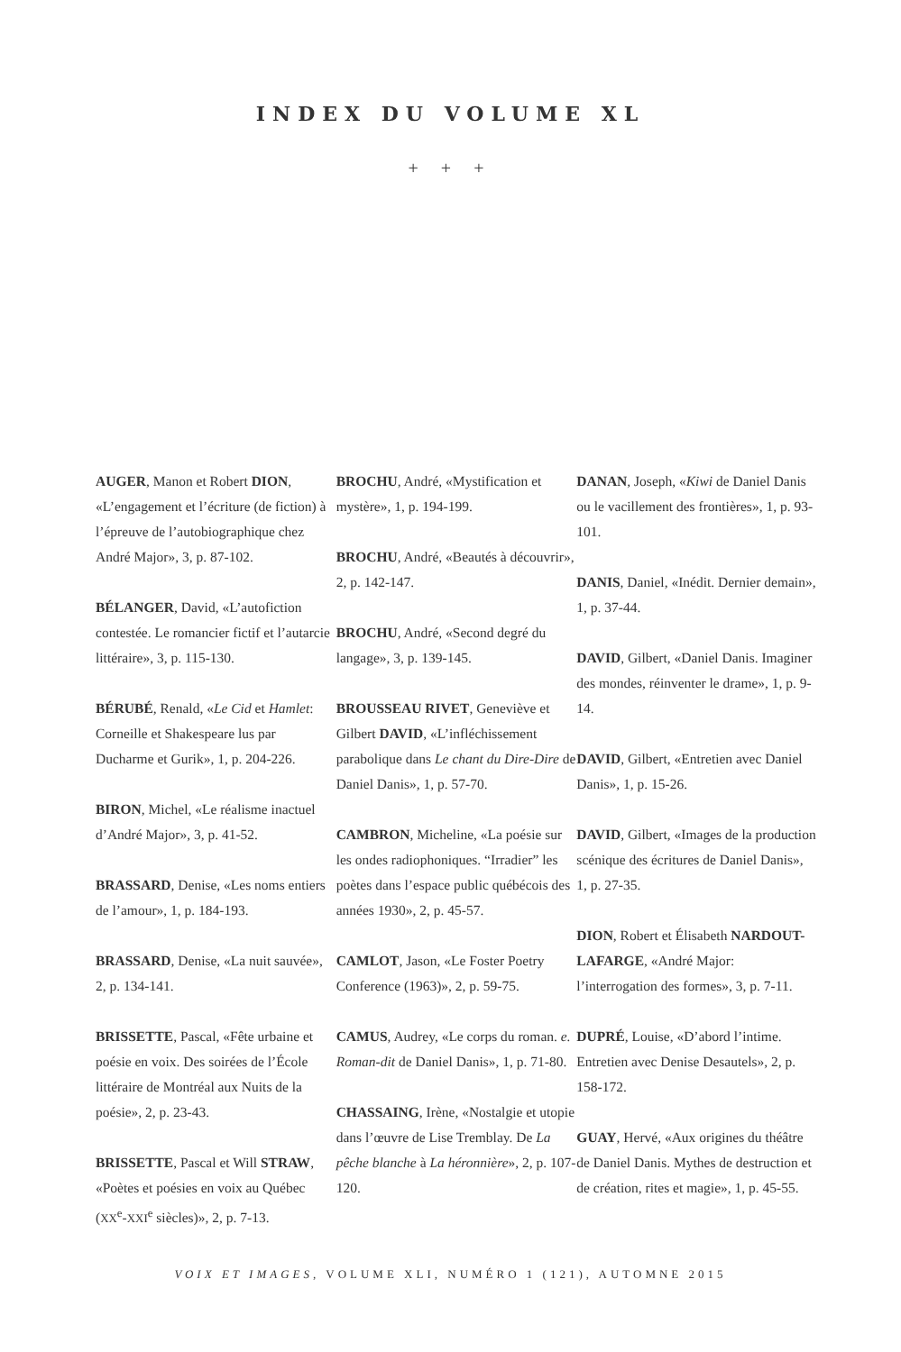INDEX DU VOLUME XL
+ + +
AUGER, Manon et Robert DION, «L’engagement et l’écriture (de fiction) à l’épreuve de l’autobiographique chez André Major», 3, p. 87-102.
BÉLANGER, David, «L’autofiction contestée. Le romancier fictif et l’autarcie littéraire», 3, p. 115-130.
BÉRUBÉ, Renald, «Le Cid et Hamlet: Corneille et Shakespeare lus par Ducharme et Gurik», 1, p. 204-226.
BIRON, Michel, «Le réalisme inactuel d’André Major», 3, p. 41-52.
BRASSARD, Denise, «Les noms entiers de l’amour», 1, p. 184-193.
BRASSARD, Denise, «La nuit sauvée», 2, p. 134-141.
BRISSETTE, Pascal, «Fête urbaine et poésie en voix. Des soirées de l’École littéraire de Montréal aux Nuits de la poésie», 2, p. 23-43.
BRISSETTE, Pascal et Will STRAW, «Poètes et poésies en voix au Québec (XX<sup>e</sup>-XXI<sup>e</sup> siècles)», 2, p. 7-13.
BROCHU, André, «Mystification et mystère», 1, p. 194-199.
BROCHU, André, «Beautés à découvrir», 2, p. 142-147.
BROCHU, André, «Second degré du langage», 3, p. 139-145.
BROUSSEAU RIVET, Geneviève et Gilbert DAVID, «L’infléchissement parabolique dans Le chant du Dire-Dire de Daniel Danis», 1, p. 57-70.
CAMBRON, Micheline, «La poésie sur les ondes radiophoniques. “Irradier” les poètes dans l’espace public québécois des années 1930», 2, p. 45-57.
CAMLOT, Jason, «Le Foster Poetry Conference (1963)», 2, p. 59-75.
CAMUS, Audrey, «Le corps du roman. e. Roman-dit de Daniel Danis», 1, p. 71-80.
CHASSAING, Irène, «Nostalgie et utopie dans l’œuvre de Lise Tremblay. De La pêche blanche à La héronnière», 2, p. 107-120.
DANAN, Joseph, «Kiwi de Daniel Danis ou le vacillement des frontières», 1, p. 93-101.
DANIS, Daniel, «Inédit. Dernier demain», 1, p. 37-44.
DAVID, Gilbert, «Daniel Danis. Imaginer des mondes, réinventer le drame», 1, p. 9-14.
DAVID, Gilbert, «Entretien avec Daniel Danis», 1, p. 15-26.
DAVID, Gilbert, «Images de la production scénique des écritures de Daniel Danis», 1, p. 27-35.
DION, Robert et Élisabeth NARDOUT-LAFARGE, «André Major: l’interrogation des formes», 3, p. 7-11.
DUPRÉ, Louise, «D’abord l’intime. Entretien avec Denise Desautels», 2, p. 158-172.
GUAY, Hervé, «Aux origines du théâtre de Daniel Danis. Mythes de destruction et de création, rites et magie», 1, p. 45-55.
VOIX ET IMAGES, VOLUME XLI, NUMÉRO 1 (121), AUTOMNE 2015